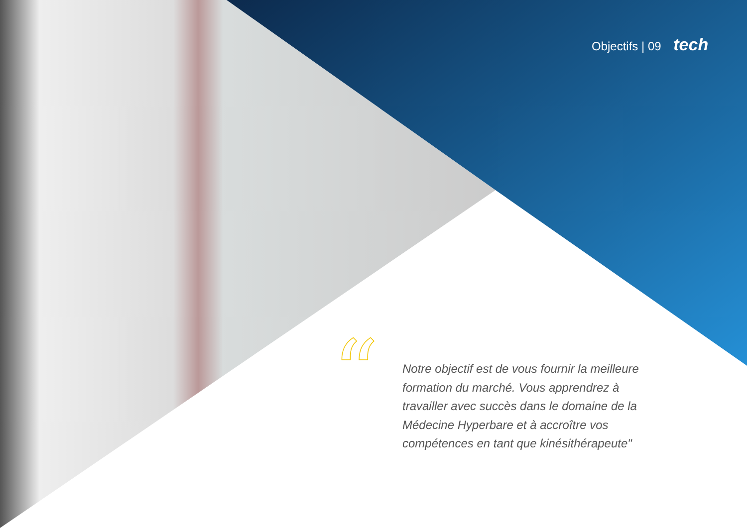Objectifs | 09 tech
“
Notre objectif est de vous fournir la meilleure formation du marché. Vous apprendrez à travailler avec succès dans le domaine de la Médecine Hyperbare et à accroître vos compétences en tant que kinésithérapeute"